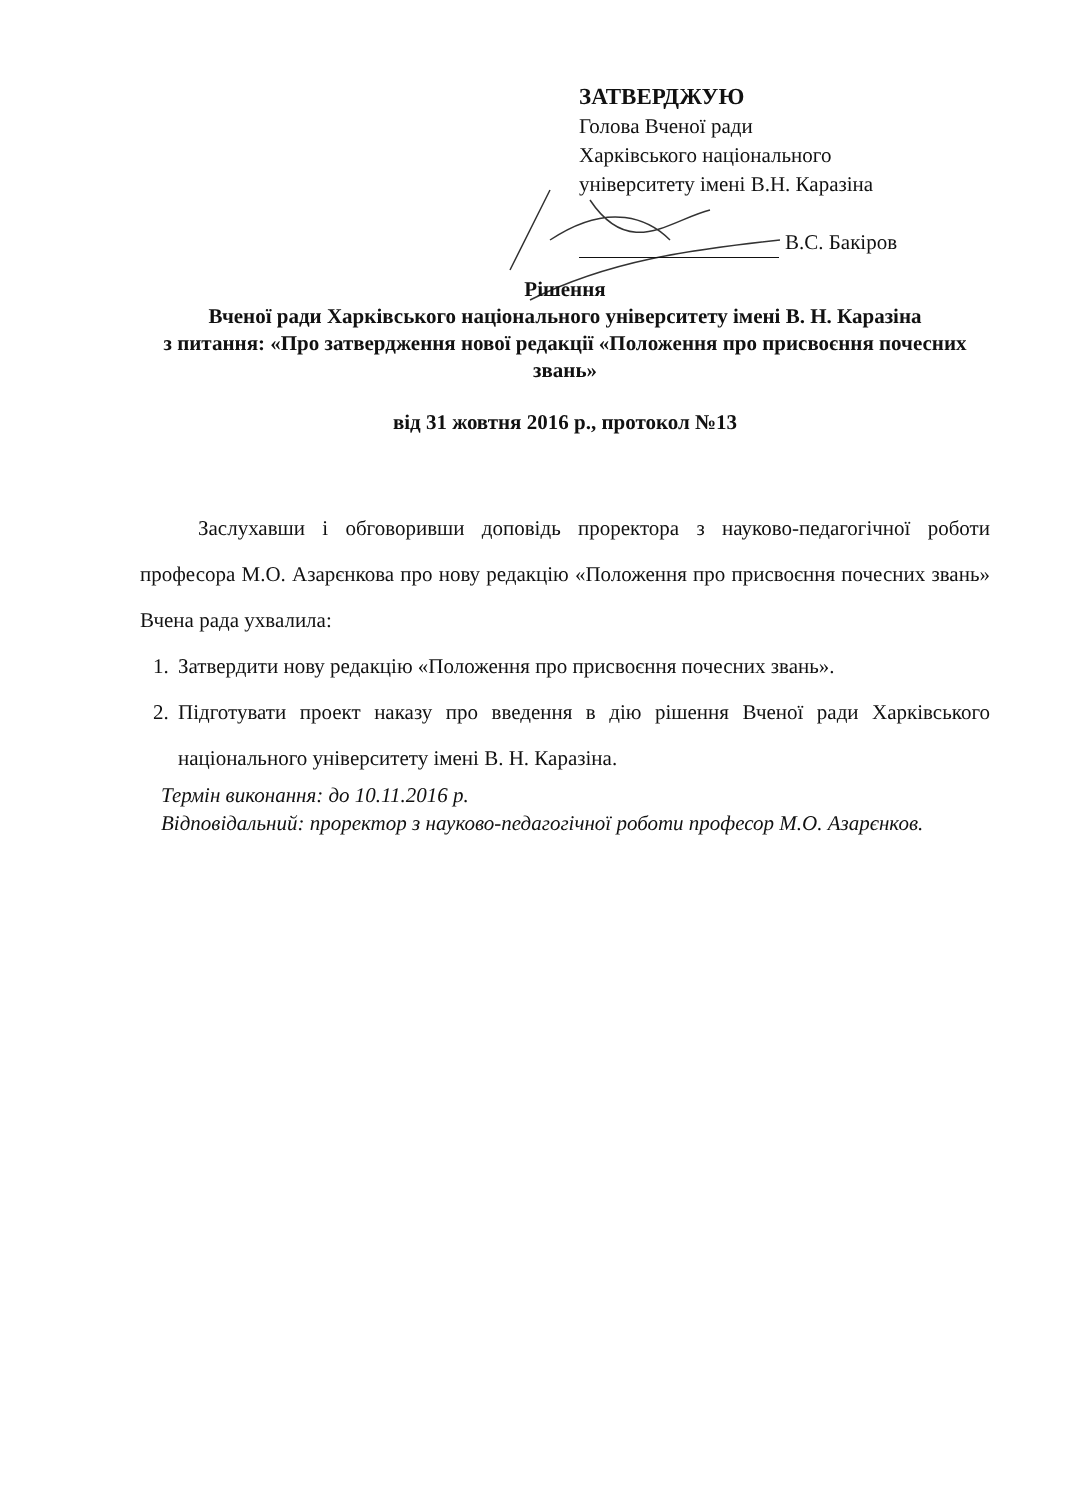ЗАТВЕРДЖУЮ
Голова Вченої ради
Харківського національного
університету імені В.Н. Каразіна
В.С. Бакіров
Рішення
Вченої ради Харківського національного університету імені В. Н. Каразіна
з питання: «Про затвердження нової редакції «Положення про присвоєння почесних звань»
від 31 жовтня 2016 р., протокол №13
Заслухавши і обговоривши доповідь проректора з науково-педагогічної роботи професора М.О. Азарєнкова про нову редакцію «Положення про присвоєння почесних звань» Вчена рада ухвалила:
1. Затвердити нову редакцію «Положення про присвоєння почесних звань».
2. Підготувати проект наказу про введення в дію рішення Вченої ради Харківського національного університету імені В. Н. Каразіна.
Термін виконання: до 10.11.2016 р.
Відповідальний: проректор з науково-педагогічної роботи професор М.О. Азарєнков.